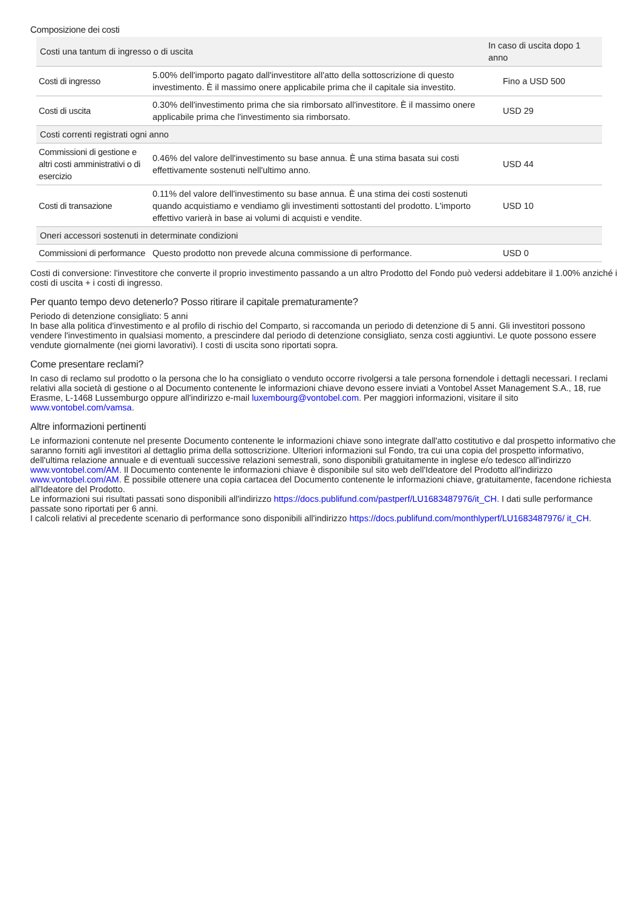Composizione dei costi
| Costi una tantum di ingresso o di uscita | | In caso di uscita dopo 1 anno |
| --- | --- | --- |
| Costi di ingresso | 5.00% dell'importo pagato dall'investitore all'atto della sottoscrizione di questo investimento. È il massimo onere applicabile prima che il capitale sia investito. | Fino a USD 500 |
| Costi di uscita | 0.30% dell'investimento prima che sia rimborsato all'investitore. È il massimo onere applicabile prima che l'investimento sia rimborsato. | USD 29 |
| Costi correnti registrati ogni anno | | |
| Commissioni di gestione e altri costi amministrativi o di esercizio | 0.46% del valore dell'investimento su base annua. È una stima basata sui costi effettivamente sostenuti nell'ultimo anno. | USD 44 |
| Costi di transazione | 0.11% del valore dell'investimento su base annua. È una stima dei costi sostenuti quando acquistiamo e vendiamo gli investimenti sottostanti del prodotto. L'importo effettivo varierà in base ai volumi di acquisti e vendite. | USD 10 |
| Oneri accessori sostenuti in determinate condizioni | | |
| Commissioni di performance | Questo prodotto non prevede alcuna commissione di performance. | USD 0 |
Costi di conversione: l'investitore che converte il proprio investimento passando a un altro Prodotto del Fondo può vedersi addebitare il 1.00% anziché i costi di uscita + i costi di ingresso.
Per quanto tempo devo detenerlo? Posso ritirare il capitale prematuramente?
Periodo di detenzione consigliato: 5 anni
In base alla politica d'investimento e al profilo di rischio del Comparto, si raccomanda un periodo di detenzione di 5 anni. Gli investitori possono vendere l'investimento in qualsiasi momento, a prescindere dal periodo di detenzione consigliato, senza costi aggiuntivi. Le quote possono essere vendute giornalmente (nei giorni lavorativi). I costi di uscita sono riportati sopra.
Come presentare reclami?
In caso di reclamo sul prodotto o la persona che lo ha consigliato o venduto occorre rivolgersi a tale persona fornendole i dettagli necessari. I reclami relativi alla società di gestione o al Documento contenente le informazioni chiave devono essere inviati a Vontobel Asset Management S.A., 18, rue Erasme, L-1468 Lussemburgo oppure all'indirizzo e-mail luxembourg@vontobel.com. Per maggiori informazioni, visitare il sito www.vontobel.com/vamsa.
Altre informazioni pertinenti
Le informazioni contenute nel presente Documento contenente le informazioni chiave sono integrate dall'atto costitutivo e dal prospetto informativo che saranno forniti agli investitori al dettaglio prima della sottoscrizione. Ulteriori informazioni sul Fondo, tra cui una copia del prospetto informativo, dell'ultima relazione annuale e di eventuali successive relazioni semestrali, sono disponibili gratuitamente in inglese e/o tedesco all'indirizzo www.vontobel.com/AM. Il Documento contenente le informazioni chiave è disponibile sul sito web dell'Ideatore del Prodotto all'indirizzo www.vontobel.com/AM. È possibile ottenere una copia cartacea del Documento contenente le informazioni chiave, gratuitamente, facendone richiesta all'Ideatore del Prodotto.
Le informazioni sui risultati passati sono disponibili all'indirizzo https://docs.publifund.com/pastperf/LU1683487976/it_CH. I dati sulle performance passate sono riportati per 6 anni.
I calcoli relativi al precedente scenario di performance sono disponibili all'indirizzo https://docs.publifund.com/monthlyperf/LU1683487976/ it_CH.